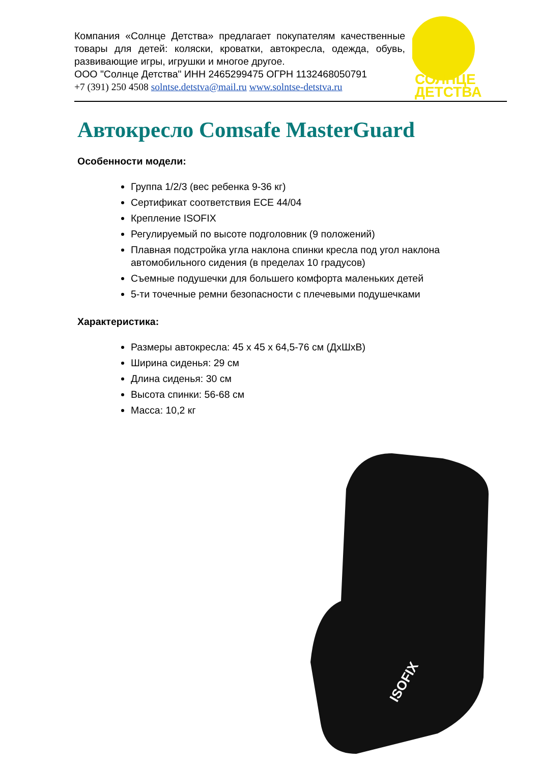Компания «Солнце Детства» предлагает покупателям качественные товары для детей: коляски, кроватки, автокресла, одежда, обувь, развивающие игры, игрушки и многое другое.
ООО "Солнце Детства" ИНН 2465299475 ОГРН 1132468050791
+7 (391) 250 4508 solntse.detstva@mail.ru www.solntse-detstva.ru
СОЛНЦЕ
ДЕТСТВА
Автокресло Comsafe MasterGuard
Особенности модели:
Группа 1/2/3 (вес ребенка 9-36 кг)
Сертификат соответствия ECE 44/04
Крепление ISOFIX
Регулируемый по высоте подголовник (9 положений)
Плавная подстройка угла наклона спинки кресла под угол наклона автомобильного сидения (в пределах 10 градусов)
Съемные подушечки для большего комфорта маленьких детей
5-ти точечные ремни безопасности с плечевыми подушечками
Характеристика:
Размеры автокресла: 45 х 45 х 64,5-76 см (ДхШхВ)
Ширина сиденья: 29 см
Длина сиденья: 30 см
Высота спинки: 56-68 см
Масса: 10,2 кг
ISOFIX